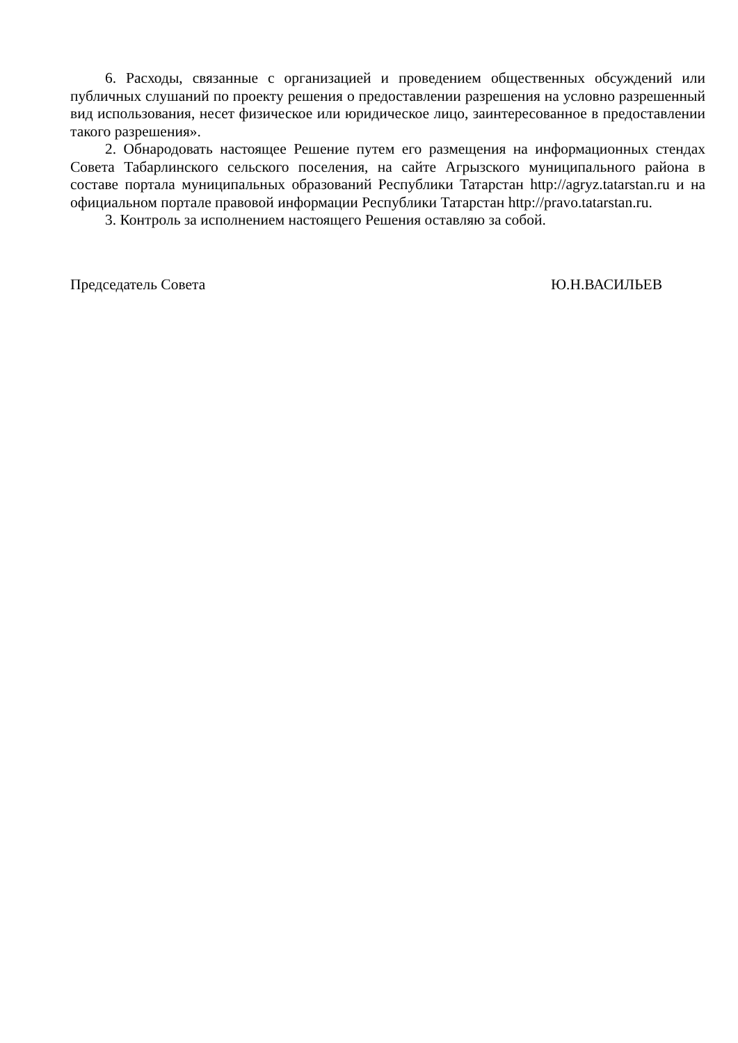6. Расходы, связанные с организацией и проведением общественных обсуждений или публичных слушаний по проекту решения о предоставлении разрешения на условно разрешенный вид использования, несет физическое или юридическое лицо, заинтересованное в предоставлении такого разрешения».
2. Обнародовать настоящее Решение путем его размещения на информационных стендах Совета Табарлинского сельского поселения, на сайте Агрызского муниципального района в составе портала муниципальных образований Республики Татарстан http://agryz.tatarstan.ru и на официальном портале правовой информации Республики Татарстан http://pravo.tatarstan.ru.
3. Контроль за исполнением настоящего Решения оставляю за собой.
Председатель Совета Ю.Н.ВАСИЛЬЕВ